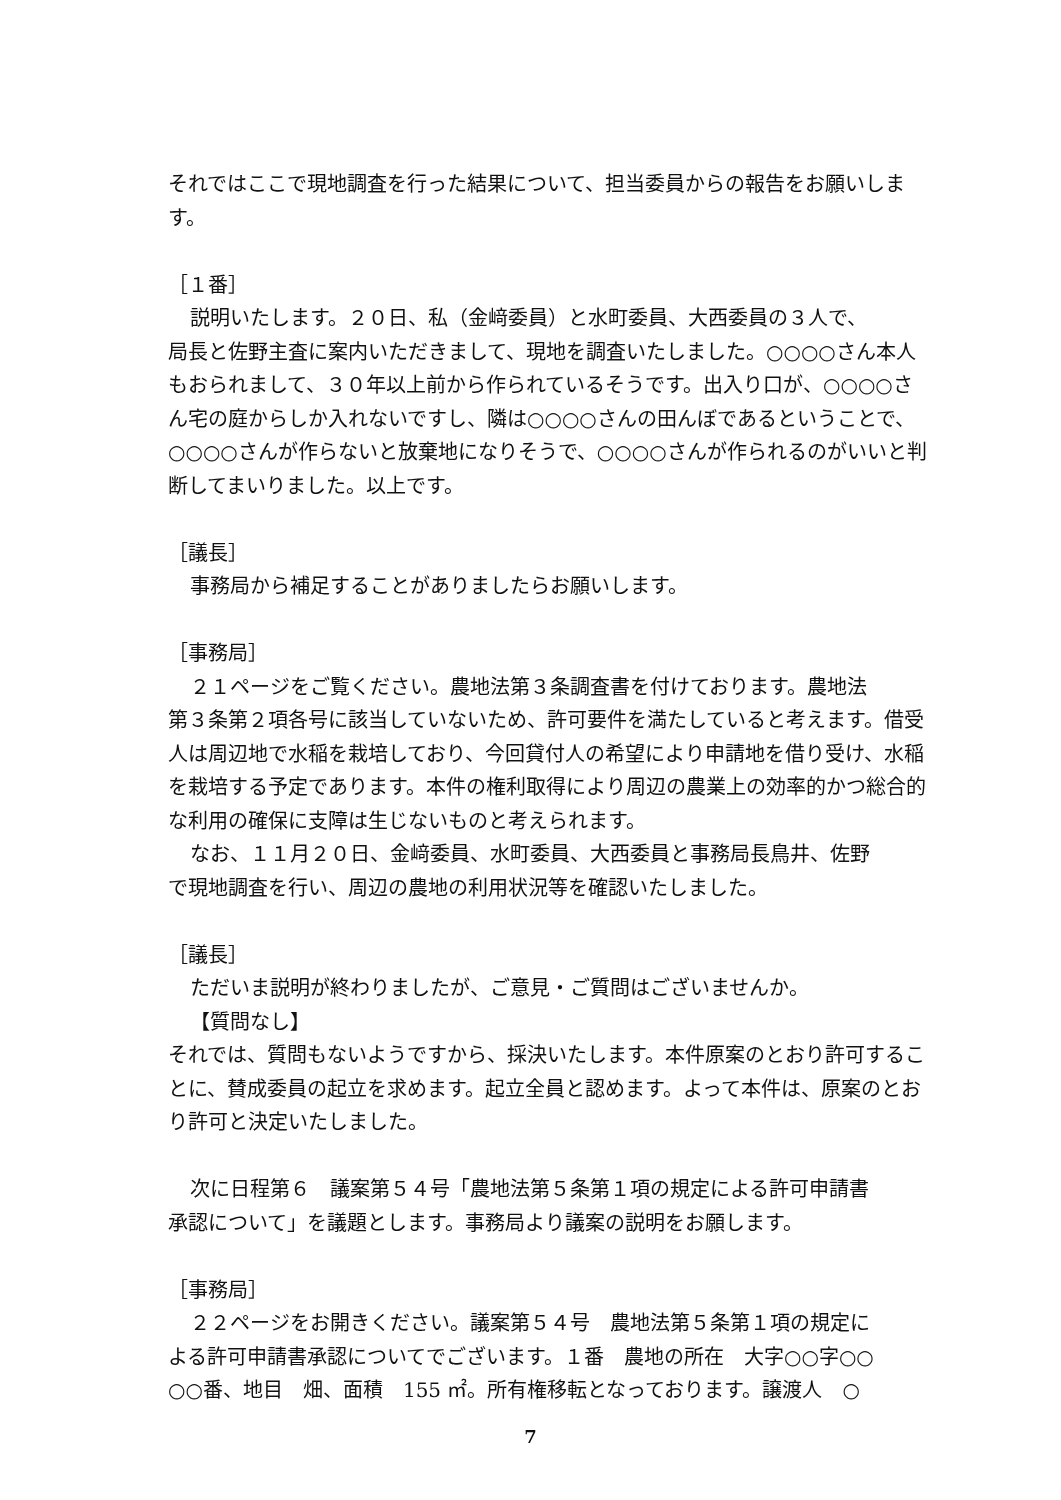それではここで現地調査を行った結果について、担当委員からの報告をお願いします。
［１番］
説明いたします。２０日、私（金﨑委員）と水町委員、大西委員の３人で、
局長と佐野主査に案内いただきまして、現地を調査いたしました。○○○○さん本人もおられまして、３０年以上前から作られているそうです。出入り口が、○○○○さん宅の庭からしか入れないですし、隣は○○○○さんの田んぼであるということで、○○○○さんが作らないと放棄地になりそうで、○○○○さんが作られるのがいいと判断してまいりました。以上です。
［議長］
事務局から補足することがありましたらお願いします。
［事務局］
２１ページをご覧ください。農地法第３条調査書を付けております。農地法
第３条第２項各号に該当していないため、許可要件を満たしていると考えます。借受人は周辺地で水稲を栽培しており、今回貸付人の希望により申請地を借り受け、水稲を栽培する予定であります。本件の権利取得により周辺の農業上の効率的かつ総合的な利用の確保に支障は生じないものと考えられます。
なお、１１月２０日、金﨑委員、水町委員、大西委員と事務局長鳥井、佐野
で現地調査を行い、周辺の農地の利用状況等を確認いたしました。
［議長］
ただいま説明が終わりましたが、ご意見・ご質問はございませんか。
【質問なし】
それでは、質問もないようですから、採決いたします。本件原案のとおり許可することに、賛成委員の起立を求めます。起立全員と認めます。よって本件は、原案のとおり許可と決定いたしました。
次に日程第６　議案第５４号「農地法第５条第１項の規定による許可申請書
承認について」を議題とします。事務局より議案の説明をお願します。
［事務局］
２２ページをお開きください。議案第５４号　農地法第５条第１項の規定に
よる許可申請書承認についてでございます。１番　農地の所在　大字○○字○○　○○番、地目　畑、面積　155 ㎡。所有権移転となっております。譲渡人　○
7